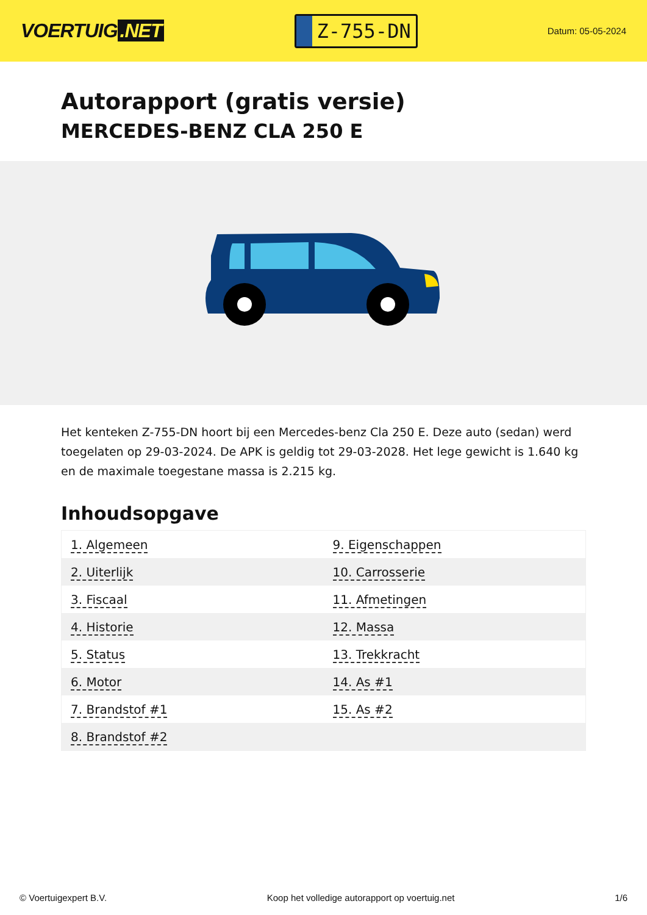VOERTUIG.NET
Z-755-DN
Datum: 05-05-2024
Autorapport (gratis versie)
MERCEDES-BENZ CLA 250 E
Het kenteken Z-755-DN hoort bij een Mercedes-benz Cla 250 E. Deze auto (sedan) werd toegelaten op 29-03-2024. De APK is geldig tot 29-03-2028. Het lege gewicht is 1.640 kg en de maximale toegestane massa is 2.215 kg.
Inhoudsopgave
| 1. Algemeen | 9. Eigenschappen |
| 2. Uiterlijk | 10. Carrosserie |
| 3. Fiscaal | 11. Afmetingen |
| 4. Historie | 12. Massa |
| 5. Status | 13. Trekkracht |
| 6. Motor | 14. As #1 |
| 7. Brandstof #1 | 15. As #2 |
| 8. Brandstof #2 | |
© Voertuigexpert B.V. Koop het volledige autorapport op voertuig.net 1/6